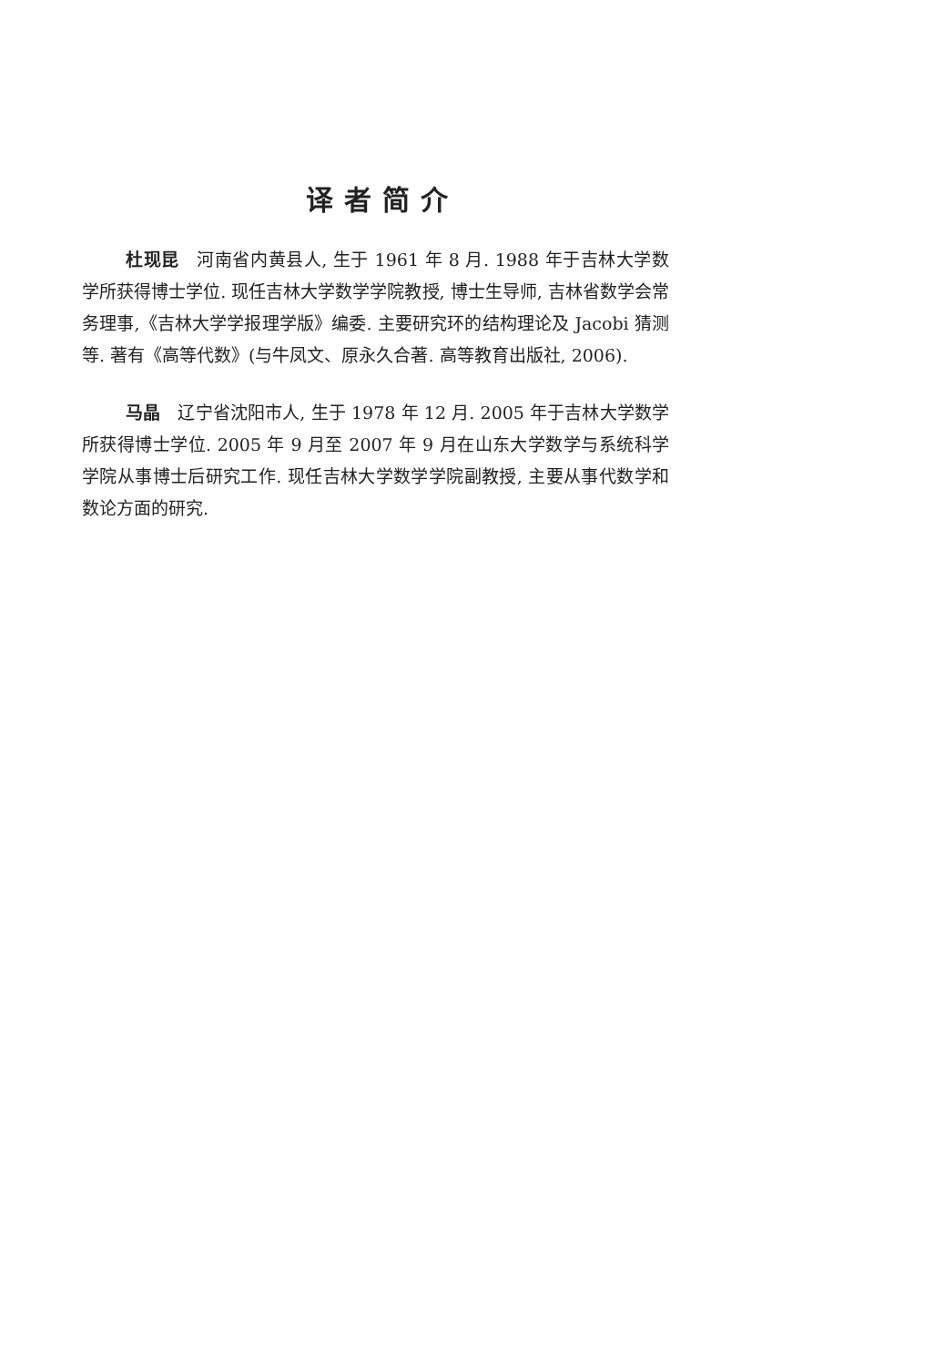译者简介
杜现昆　河南省内黄县人, 生于 1961 年 8 月. 1988 年于吉林大学数学所获得博士学位. 现任吉林大学数学学院教授, 博士生导师, 吉林省数学会常务理事,《吉林大学学报理学版》编委. 主要研究环的结构理论及 Jacobi 猜测等. 著有《高等代数》(与牛凤文、原永久合著. 高等教育出版社, 2006).
马晶　辽宁省沈阳市人, 生于 1978 年 12 月. 2005 年于吉林大学数学所获得博士学位. 2005 年 9 月至 2007 年 9 月在山东大学数学与系统科学学院从事博士后研究工作. 现任吉林大学数学学院副教授, 主要从事代数学和数论方面的研究.